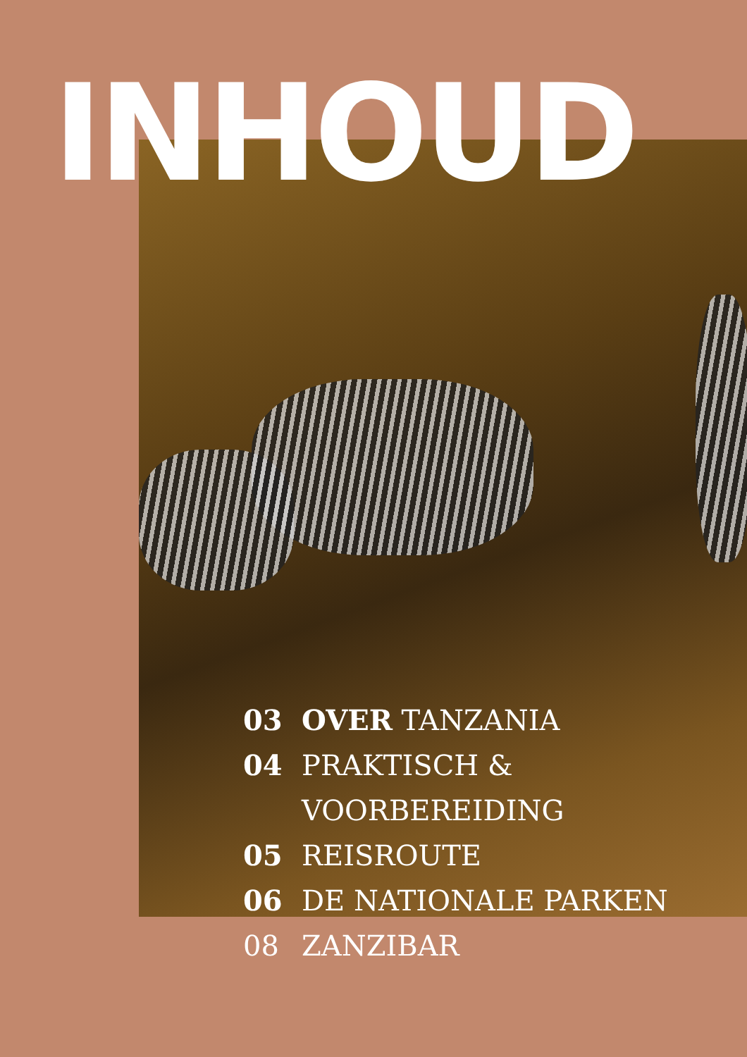INHOUD
03 OVER TANZANIA
04 PRAKTISCH &
VOORBEREIDING
05 REISROUTE
06 DE NATIONALE PARKEN
08 ZANZIBAR